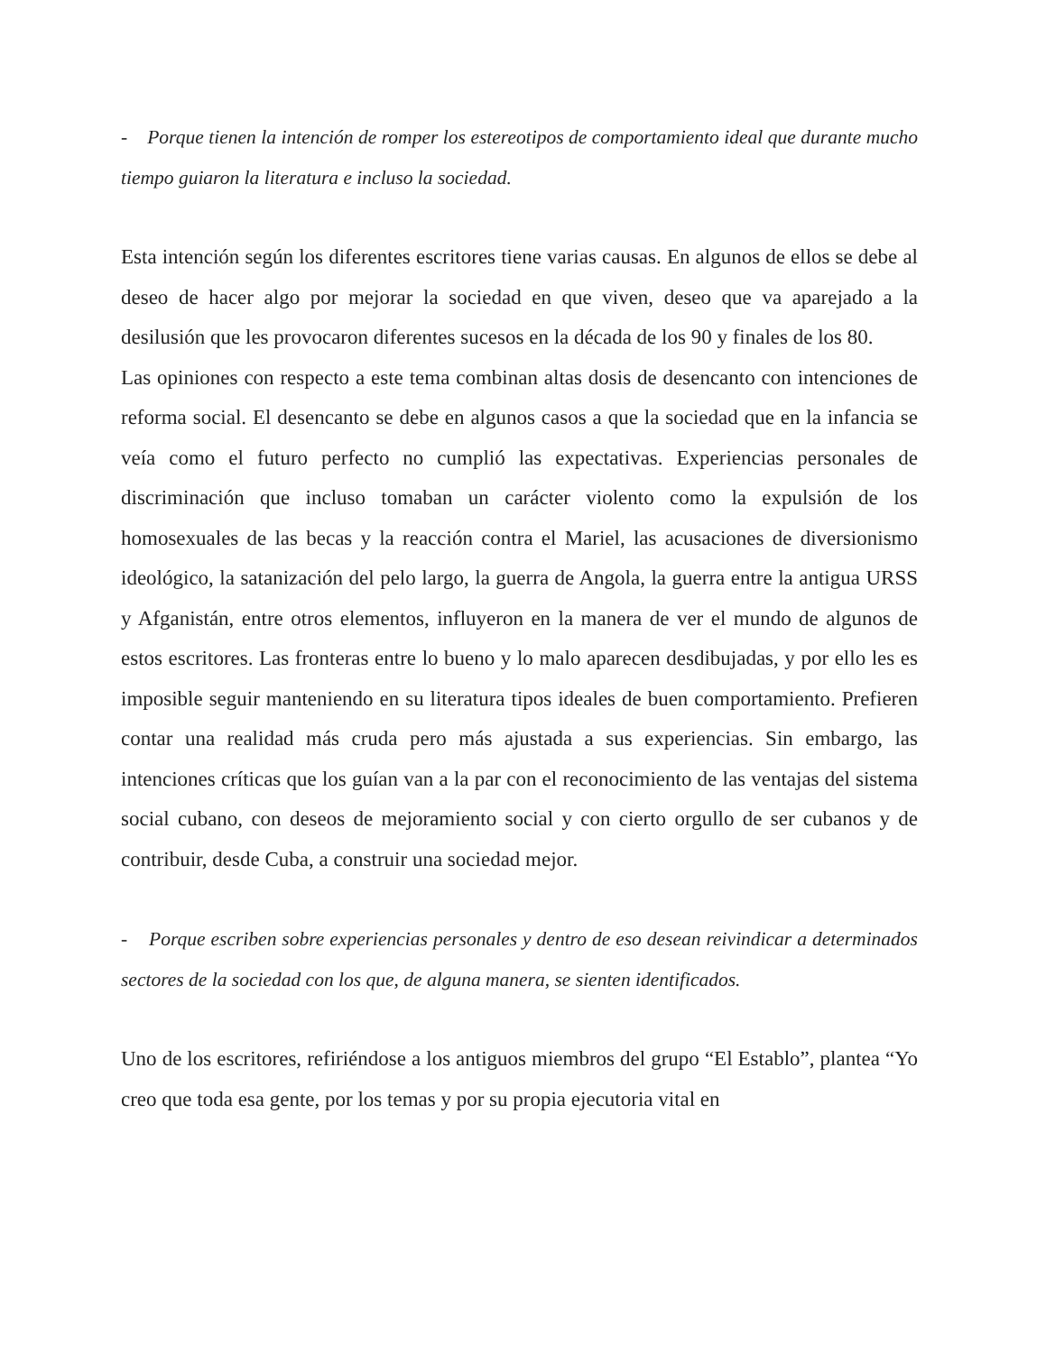- Porque tienen la intención de romper los estereotipos de comportamiento ideal que durante mucho tiempo guiaron la literatura e incluso la sociedad.
Esta intención según los diferentes escritores tiene varias causas. En algunos de ellos se debe al deseo de hacer algo por mejorar la sociedad en que viven, deseo que va aparejado a la desilusión que les provocaron diferentes sucesos en la década de los 90 y finales de los 80.
Las opiniones con respecto a este tema combinan altas dosis de desencanto con intenciones de reforma social. El desencanto se debe en algunos casos a que la sociedad que en la infancia se veía como el futuro perfecto no cumplió las expectativas. Experiencias personales de discriminación que incluso tomaban un carácter violento como la expulsión de los homosexuales de las becas y la reacción contra el Mariel, las acusaciones de diversionismo ideológico, la satanización del pelo largo, la guerra de Angola, la guerra entre la antigua URSS y Afganistán, entre otros elementos, influyeron en la manera de ver el mundo de algunos de estos escritores. Las fronteras entre lo bueno y lo malo aparecen desdibujadas, y por ello les es imposible seguir manteniendo en su literatura tipos ideales de buen comportamiento. Prefieren contar una realidad más cruda pero más ajustada a sus experiencias. Sin embargo, las intenciones críticas que los guían van a la par con el reconocimiento de las ventajas del sistema social cubano, con deseos de mejoramiento social y con cierto orgullo de ser cubanos y de contribuir, desde Cuba, a construir una sociedad mejor.
- Porque escriben sobre experiencias personales y dentro de eso desean reivindicar a determinados sectores de la sociedad con los que, de alguna manera, se sienten identificados.
Uno de los escritores, refiriéndose a los antiguos miembros del grupo “El Establo”, plantea “Yo creo que toda esa gente, por los temas y por su propia ejecutoria vital en